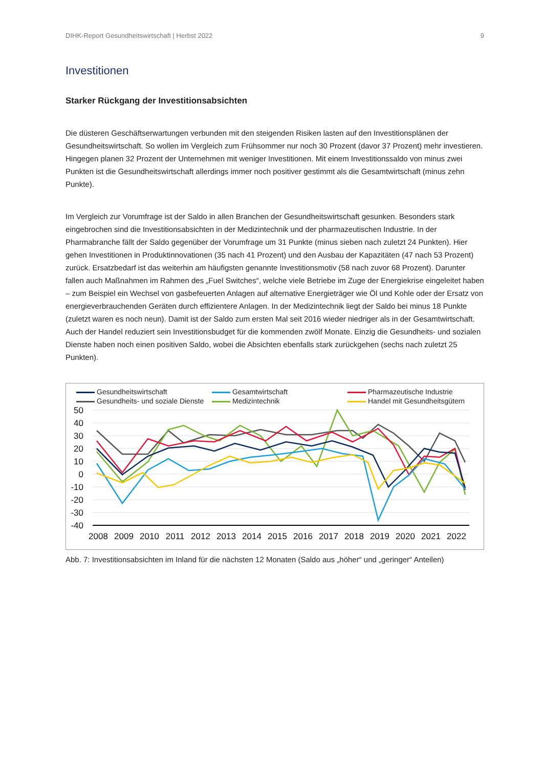DIHK-Report Gesundheitswirtschaft | Herbst 2022 9
Investitionen
Starker Rückgang der Investitionsabsichten
Die düsteren Geschäftserwartungen verbunden mit den steigenden Risiken lasten auf den Investitionsplänen der Gesundheitswirtschaft. So wollen im Vergleich zum Frühsommer nur noch 30 Prozent (davor 37 Prozent) mehr investieren. Hingegen planen 32 Prozent der Unternehmen mit weniger Investitionen. Mit einem Investitionssaldo von minus zwei Punkten ist die Gesundheitswirtschaft allerdings immer noch positiver gestimmt als die Gesamtwirtschaft (minus zehn Punkte).
Im Vergleich zur Vorumfrage ist der Saldo in allen Branchen der Gesundheitswirtschaft gesunken. Besonders stark eingebrochen sind die Investitionsabsichten in der Medizintechnik und der pharmazeutischen Industrie. In der Pharmabranche fällt der Saldo gegenüber der Vorumfrage um 31 Punkte (minus sieben nach zuletzt 24 Punkten). Hier gehen Investitionen in Produktinnovationen (35 nach 41 Prozent) und den Ausbau der Kapazitäten (47 nach 53 Prozent) zurück. Ersatzbedarf ist das weiterhin am häufigsten genannte Investitionsmotiv (58 nach zuvor 68 Prozent). Darunter fallen auch Maßnahmen im Rahmen des „Fuel Switches“, welche viele Betriebe im Zuge der Energiekrise eingeleitet haben – zum Beispiel ein Wechsel von gasbefeuerten Anlagen auf alternative Energieträger wie Öl und Kohle oder der Ersatz von energieverbrauchenden Geräten durch effizientere Anlagen. In der Medizintechnik liegt der Saldo bei minus 18 Punkte (zuletzt waren es noch neun). Damit ist der Saldo zum ersten Mal seit 2016 wieder niedriger als in der Gesamtwirtschaft. Auch der Handel reduziert sein Investitionsbudget für die kommenden zwölf Monate. Einzig die Gesundheits- und sozialen Dienste haben noch einen positiven Saldo, wobei die Absichten ebenfalls stark zurückgehen (sechs nach zuletzt 25 Punkten).
Gesundheitswirtschaft Gesamtwirtschaft Pharmazeutische Industrie Gesundheits- und soziale Dienste Medizintechnik Handel mit Gesundheitsgütern
50
40
30
20
10
0
-10
-20
-30
-40
2008
2009
2010
2011
2012
2013
2014
2015
2016
2017
2018
2019
2020
2021
2022
Abb. 7: Investitionsabsichten im Inland für die nächsten 12 Monaten (Saldo aus „höher“ und „geringer“ Anteilen)